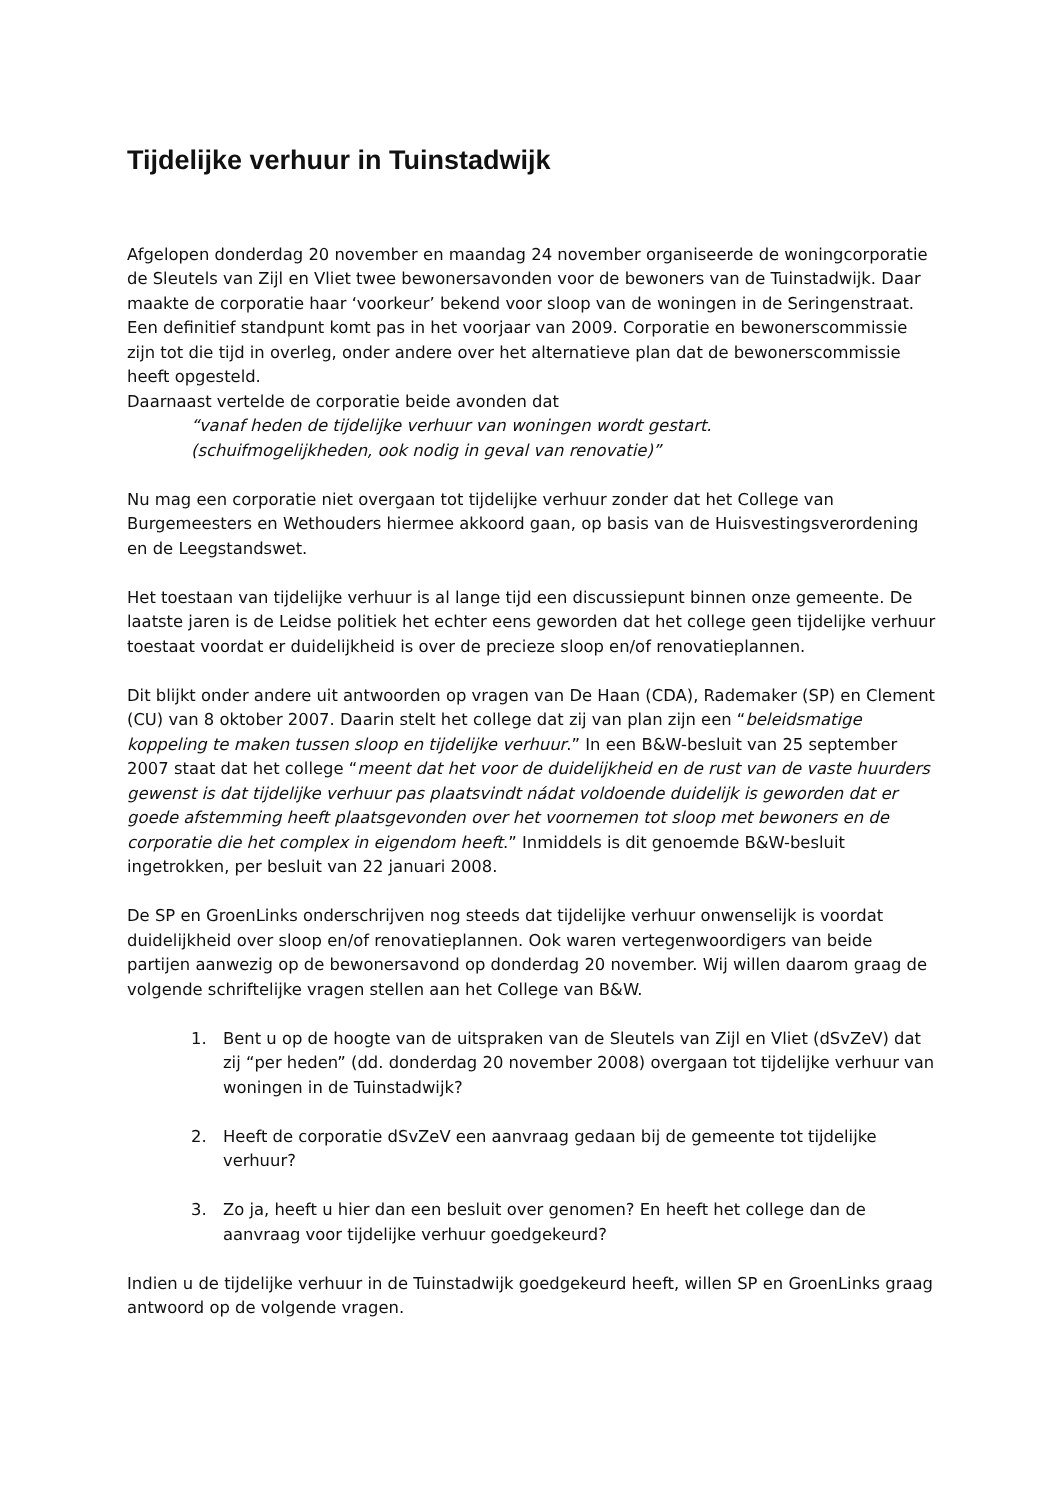Tijdelijke verhuur in Tuinstadwijk
Afgelopen donderdag 20 november en maandag 24 november organiseerde de woningcorporatie de Sleutels van Zijl en Vliet twee bewonersavonden voor de bewoners van de Tuinstadwijk. Daar maakte de corporatie haar ‘voorkeur’ bekend voor sloop van de woningen in de Seringenstraat. Een definitief standpunt komt pas in het voorjaar van 2009. Corporatie en bewonerscommissie zijn tot die tijd in overleg, onder andere over het alternatieve plan dat de bewonerscommissie heeft opgesteld.
Daarnaast vertelde de corporatie beide avonden dat
“vanaf heden de tijdelijke verhuur van woningen wordt gestart.
(schuifmogelijkheden, ook nodig in geval van renovatie)”
Nu mag een corporatie niet overgaan tot tijdelijke verhuur zonder dat het College van Burgemeesters en Wethouders hiermee akkoord gaan, op basis van de Huisvestingsverordening en de Leegstandswet.
Het toestaan van tijdelijke verhuur is al lange tijd een discussiepunt binnen onze gemeente. De laatste jaren is de Leidse politiek het echter eens geworden dat het college geen tijdelijke verhuur toestaat voordat er duidelijkheid is over de precieze sloop en/of renovatieplannen.
Dit blijkt onder andere uit antwoorden op vragen van De Haan (CDA), Rademaker (SP) en Clement (CU) van 8 oktober 2007. Daarin stelt het college dat zij van plan zijn een “beleidsmatige koppeling te maken tussen sloop en tijdelijke verhuur.” In een B&W-besluit van 25 september 2007 staat dat het college “meent dat het voor de duidelijkheid en de rust van de vaste huurders gewenst is dat tijdelijke verhuur pas plaatsvindt nádat voldoende duidelijk is geworden dat er goede afstemming heeft plaatsgevonden over het voornemen tot sloop met bewoners en de corporatie die het complex in eigendom heeft.” Inmiddels is dit genoemde B&W-besluit ingetrokken, per besluit van 22 januari 2008.
De SP en GroenLinks onderschrijven nog steeds dat tijdelijke verhuur onwenselijk is voordat duidelijkheid over sloop en/of renovatieplannen. Ook waren vertegenwoordigers van beide partijen aanwezig op de bewonersavond op donderdag 20 november. Wij willen daarom graag de volgende schriftelijke vragen stellen aan het College van B&W.
1. Bent u op de hoogte van de uitspraken van de Sleutels van Zijl en Vliet (dSvZeV) dat zij “per heden” (dd. donderdag 20 november 2008) overgaan tot tijdelijke verhuur van woningen in de Tuinstadwijk?
2. Heeft de corporatie dSvZeV een aanvraag gedaan bij de gemeente tot tijdelijke verhuur?
3. Zo ja, heeft u hier dan een besluit over genomen? En heeft het college dan de aanvraag voor tijdelijke verhuur goedgekeurd?
Indien u de tijdelijke verhuur in de Tuinstadwijk goedgekeurd heeft, willen SP en GroenLinks graag antwoord op de volgende vragen.